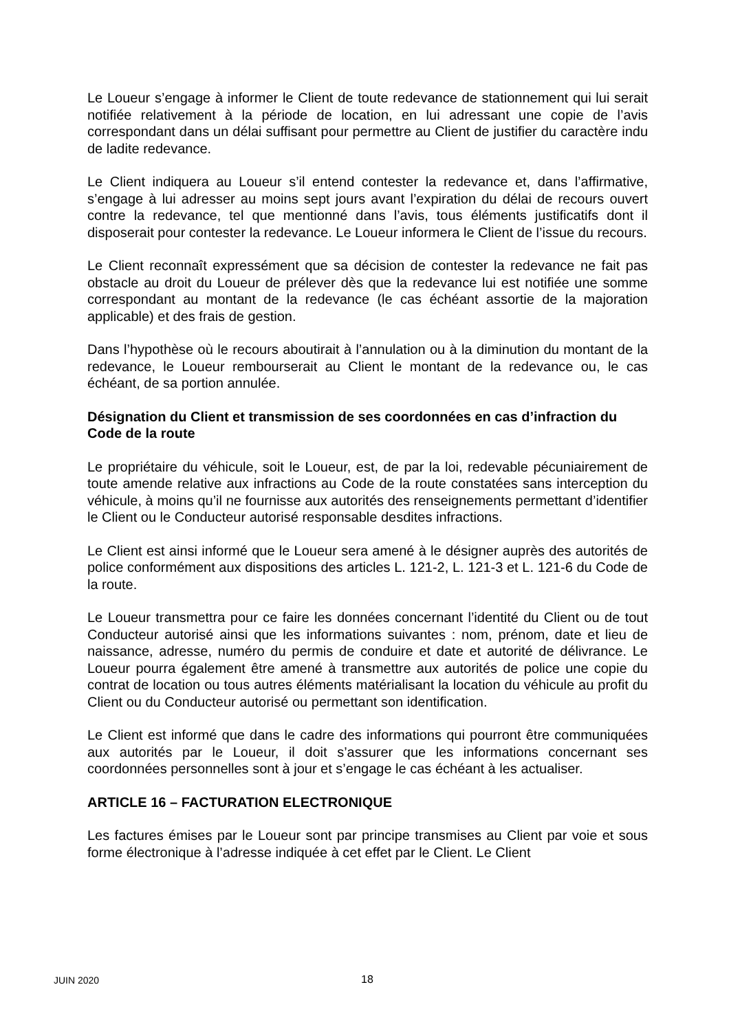Le Loueur s’engage à informer le Client de toute redevance de stationnement qui lui serait notifiée relativement à la période de location, en lui adressant une copie de l’avis correspondant dans un délai suffisant pour permettre au Client de justifier du caractère indu de ladite redevance.
Le Client indiquera au Loueur s’il entend contester la redevance et, dans l’affirmative, s’engage à lui adresser au moins sept jours avant l’expiration du délai de recours ouvert contre la redevance, tel que mentionné dans l’avis, tous éléments justificatifs dont il disposerait pour contester la redevance. Le Loueur informera le Client de l’issue du recours.
Le Client reconnaît expressément que sa décision de contester la redevance ne fait pas obstacle au droit du Loueur de prélever dès que la redevance lui est notifiée une somme correspondant au montant de la redevance (le cas échéant assortie de la majoration applicable) et des frais de gestion.
Dans l’hypothèse où le recours aboutirait à l’annulation ou à la diminution du montant de la redevance, le Loueur rembourserait au Client le montant de la redevance ou, le cas échéant, de sa portion annulée.
Désignation du Client et transmission de ses coordonnées en cas d’infraction du Code de la route
Le propriétaire du véhicule, soit le Loueur, est, de par la loi, redevable pécuniairement de toute amende relative aux infractions au Code de la route constatées sans interception du véhicule, à moins qu’il ne fournisse aux autorités des renseignements permettant d’identifier le Client ou le Conducteur autorisé responsable desdites infractions.
Le Client est ainsi informé que le Loueur sera amené à le désigner auprès des autorités de police conformément aux dispositions des articles L. 121-2, L. 121-3 et L. 121-6 du Code de la route.
Le Loueur transmettra pour ce faire les données concernant l’identité du Client ou de tout Conducteur autorisé ainsi que les informations suivantes : nom, prénom, date et lieu de naissance, adresse, numéro du permis de conduire et date et autorité de délivrance. Le Loueur pourra également être amené à transmettre aux autorités de police une copie du contrat de location ou tous autres éléments matérialisant la location du véhicule au profit du Client ou du Conducteur autorisé ou permettant son identification.
Le Client est informé que dans le cadre des informations qui pourront être communiquées aux autorités par le Loueur, il doit s’assurer que les informations concernant ses coordonnées personnelles sont à jour et s’engage le cas échéant à les actualiser.
ARTICLE 16 – FACTURATION ELECTRONIQUE
Les factures émises par le Loueur sont par principe transmises au Client par voie et sous forme électronique à l’adresse indiquée à cet effet par le Client. Le Client
JUIN 2020 18